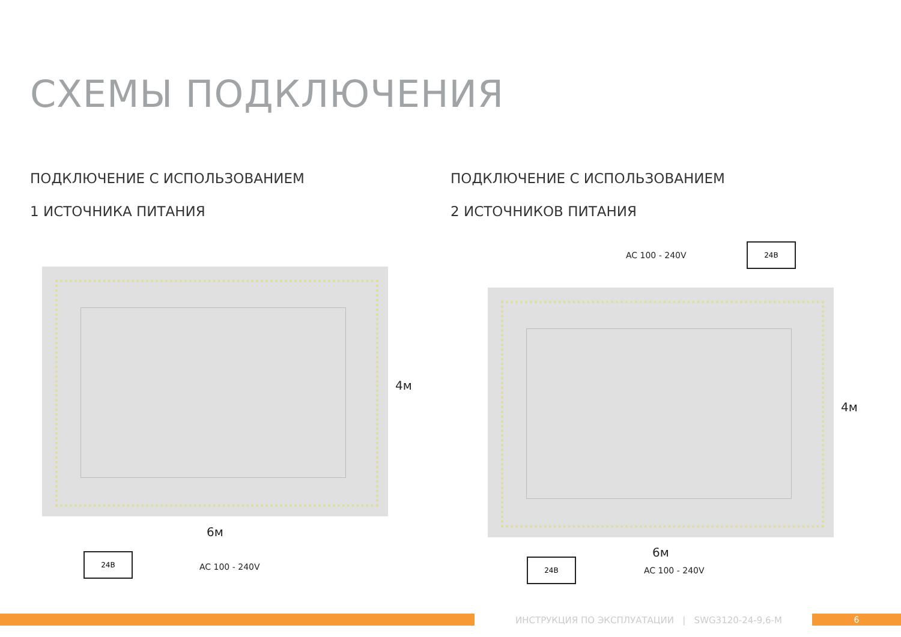СХЕМЫ ПОДКЛЮЧЕНИЯ
ПОДКЛЮЧЕНИЕ С ИСПОЛЬЗОВАНИЕМ
1 ИСТОЧНИКА ПИТАНИЯ
ПОДКЛЮЧЕНИЕ С ИСПОЛЬЗОВАНИЕМ
2 ИСТОЧНИКОВ ПИТАНИЯ
4м
6м
24В
AC 100 - 240V
AC 100 - 240V
24В
4м
6м
24В
AC 100 - 240V
ИНСТРУКЦИЯ ПО ЭКСПЛУАТАЦИИ | SWG3120-24-9,6-M
6